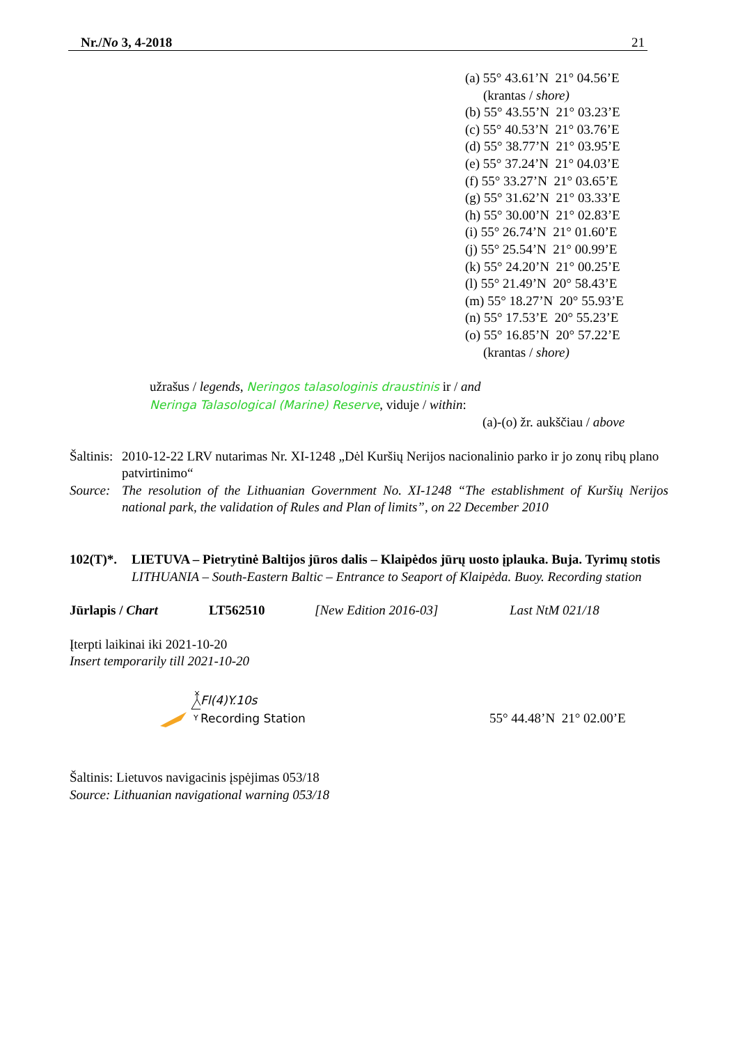Nr./No 3, 4-2018 21
(a) 55° 43.61’N 21° 04.56’E
(krantas / shore)
(b) 55° 43.55’N 21° 03.23’E
(c) 55° 40.53’N 21° 03.76’E
(d) 55° 38.77’N 21° 03.95’E
(e) 55° 37.24’N 21° 04.03’E
(f) 55° 33.27’N 21° 03.65’E
(g) 55° 31.62’N 21° 03.33’E
(h) 55° 30.00’N 21° 02.83’E
(i) 55° 26.74’N 21° 01.60’E
(j) 55° 25.54’N 21° 00.99’E
(k) 55° 24.20’N 21° 00.25’E
(l) 55° 21.49’N 20° 58.43’E
(m) 55° 18.27’N 20° 55.93’E
(n) 55° 17.53’E 20° 55.23’E
(o) 55° 16.85’N 20° 57.22’E
(krantas / shore)
užrašus / legends, Neringos talasologinis draustinis ir / and
Neringa Talasological (Marine) Reserve, viduje / within:
(a)-(o) žr. aukščiau / above
Šaltinis: 2010-12-22 LRV nutarimas Nr. XI-1248 „Dėl Kuršių Nerijos nacionalinio parko ir jo zonų ribų plano patvirtinimo“Source: The resolution of the Lithuanian Government No. XI-1248 “The establishment of Kuršių Nerijos national park, the validation of Rules and Plan of limits”, on 22 December 2010
102(T)*. LIETUVA – Pietrytinė Baltijos jūros dalis – Klaipėdos jūrų uosto įplauka. Buja. Tyrimų stotis
LITHUANIA – South-Eastern Baltic – Entrance to Seaport of Klaipėda. Buoy. Recording station
Jūrlapis / Chart LT562510 [New Edition 2016-03] Last NtM 021/18
Įterpti laikinai iki 2021-10-20
Insert temporarily till 2021-10-20
Y
Fl(4)Y.10s
Recording Station
55° 44.48’N 21° 02.00’E
Šaltinis: Lietuvos navigacinis įspėjimas 053/18
Source: Lithuanian navigational warning 053/18